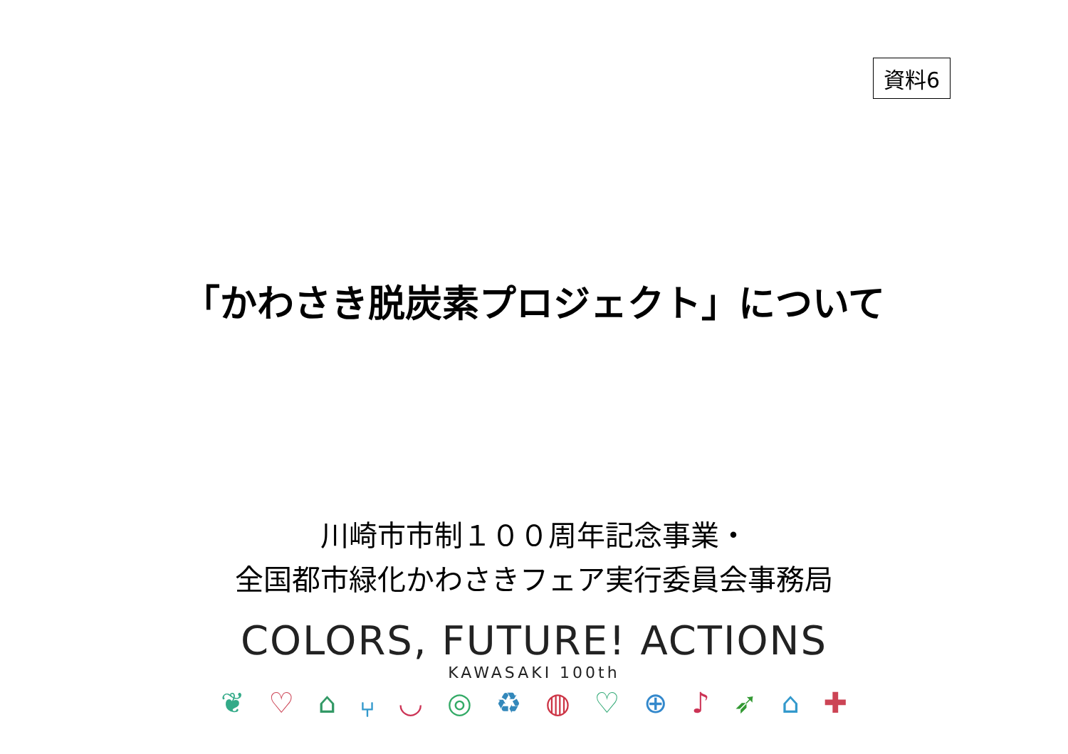資料6
「かわさき脱炭素プロジェクト」について
川崎市市制１００周年記念事業・
全国都市緑化かわさきフェア実行委員会事務局
COLORS, FUTURE! ACTIONS
KAWASAKI 100th
❦ ♡ ⌂ ⑂ ◡ ◎ ♻ ◍ ♡ ⊕ ♪ ➶ ⌂ ✚